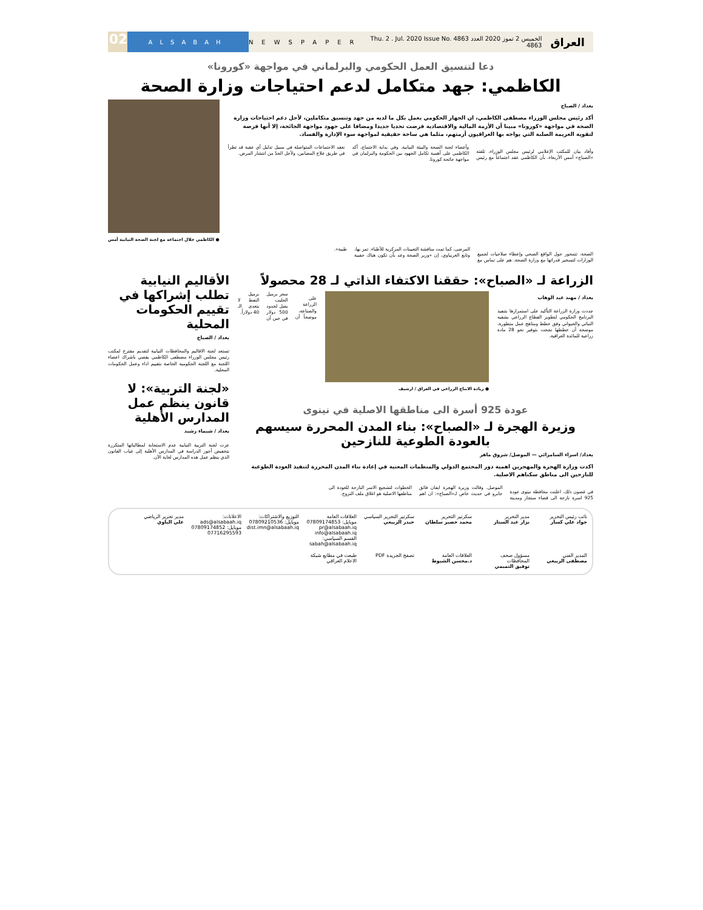العراق الخميس 2 تموز 2020 العدد 4863 Thu. 2 . Jul. 2020 Issue No. 4863 NEWSPAPER ALSABAH 02
دعا لتنسيق العمل الحكومي والبرلماني في مواجهة «كورونا»
الكاظمي: جهد متكامل لدعم احتياجات وزارة الصحة
بغداد / الصباح
أكد رئيس مجلس الوزراء مصطفى الكاظمي، ان الجهاز الحكومي يعمل بكل ما لديه من جهد وتنسيق متكاملين، لأجل دعم احتياجات وزارة الصحة في مواجهة «كورونا» مبينا أن الأزمة المالية والاقتصادية فرضت تحديا جديدا ومضافا على جهود مواجهة الجائحة، إلا أنها فرصة لتقوية العزيمة الصلبة التي يواجه بها العراقيون أزمتهم، مثلما هي ساحة حقيقية لمواجهة سوء الإدارة والفساد.
وأفاد بيان للمكتب الإعلامي لرئيس مجلس الوزراء، تلقته «الصباح» أمس الأربعاء، بأن الكاظمي عقد اجتماعاً مع رئيس وأعضاء لجنة الصحة والبيئة النيابية. وفي بداية الاجتماع، أكد الكاظمي على أهمية تكامل الجهود بين الحكومة والبرلمان في مواجهة جائحة كورونا.
نعقد الاجتماعات المتواصلة في سبيل تذليل أي عقبة قد تطرأ في طريق علاج المصابين، ولأجل الحدّ من انتشار المرض.
● الكاظمي خلال اجتماعه مع لجنة الصحة النيابية أمس
الصحة، تتمحور حول الواقع الصحي وإعطاء صلاحيات لجميع الوزارات لتسخير قدراتها مع وزارة الصحة. هم على تماس مع المرضى، كما تمت مناقشة التعيينات المركزية للأطباء. تمر بها، وتابع الغريباوي، إن «وزير الصحة وعد بأن تكون هناك حقيبة طبية».
الزراعة لـ «الصباح»: حققنا الاكتفاء الذاتي لـ 28 محصولاً
بغداد / مهند عبد الوهاب
جددت وزارة الزراعة التأكيد على استمرارها بتنفيذ البرنامج الحكومي لتطوير القطاع الزراعي بشقيه النباتي والحيواني وفق خطط ومناهج عمل متطورة، موضحة أن خططها نجحت بتوفير نحو 28 مادة زراعية للمائدة العراقية.
● زيادة الانتاج الزراعي في العراق / ارشيف
على الزراعة والصناعة، موضحاً أن سعر برميل الحليب يصل لحدود 500 دولار في حين أن برميل النفط لا يتعدى الـ 40 دولاراً.
عودة 925 أسرة الى مناطقها الاصلية في نينوى
وزيرة الهجرة لـ «الصباح»: بناء المدن المحررة سيسهم بالعودة الطوعية للنازحين
بغداد/ اسراء السامرائي — الموصل/ شروق ماهر
اكدت وزارة الهجرة والمهجرين اهمية دور المجتمع الدولي والمنظمات المعنية في إعادة بناء المدن المحررة لتنفيذ العودة الطوعية للنازحين الى مناطق سكناهم الاصلية.
في غضون ذلك، اعلنت محافظة نينوى عودة 925 اسرة نازحة الى قضاء سنجار ومدينة الموصل. وقالت وزيرة الهجرة ايفان فائق جابرو في حديث خاص لـ«الصباح»: ان اهم الخطوات لتشجيع الاسر النازحة للعودة الى مناطقها الاصلية هو اغلاق ملف النزوح.
الأقاليم النيابية تطلب إشراكها في تقييم الحكومات المحلية
بغداد / الصباح
تستعد لجنة الاقاليم والمحافظات النيابية لتقديم مقترح لمكتب رئيس مجلس الوزراء مصطفى الكاظمي يقضي باشراك اعضاء اللجنة مع اللجنة الحكومية الخاصة بتقييم اداء وعمل الحكومات المحلية.
«لجنة التربية»: لا قانون ينظم عمل المدارس الأهلية
بغداد / شيماء رشيد
عزت لجنة التربية النيابية عدم الاستجابة لمطالباتها المتكررة بتخفيض أجور الدراسة في المدارس الأهلية إلى غياب القانون الذي ينظم عمل هذه المدارس لغاية الآن.
نائب رئيس التحرير
جواد علي كسار
مدير التحرير
نزار عبد الستار
سكرتير التحرير
محمد خضير سلطان
سكرتير التحرير السياسي
حيدر الربيعي
العلاقات العامة
موبايل: 07809174853
pr@alsabaah.iq
info@alsabaah.iq
القسم السياسي: sabah@alsabaah.iq
التوزيع والاشتراكات:
موبايل: 07809210536
dist.imn@alsabaah.iq
الاعلانات:
ads@alsabaah.iq
موبايل: 07809174852
07716295593
مدير تحرير الرياضي
علي الباوي
المدير الفني
مصطفى الربيعي
مسؤول صحف المحافظات
توفيق التميمي
العلاقات العامة
د.محسن الشبوط
تصفح الجريدة PDF
طبعت في مطابع شبكة الاعلام العراقي